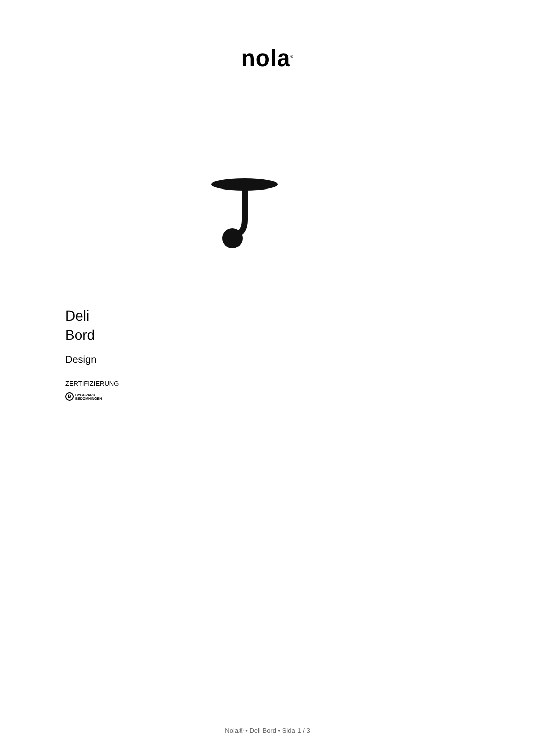nola<sup>®</sup>
Deli
Bord
Design
ZERTIFIZIERUNG
B BYGGVARU
BEDÖMNINGEN
Nola® • Deli Bord • Sida 1 / 3